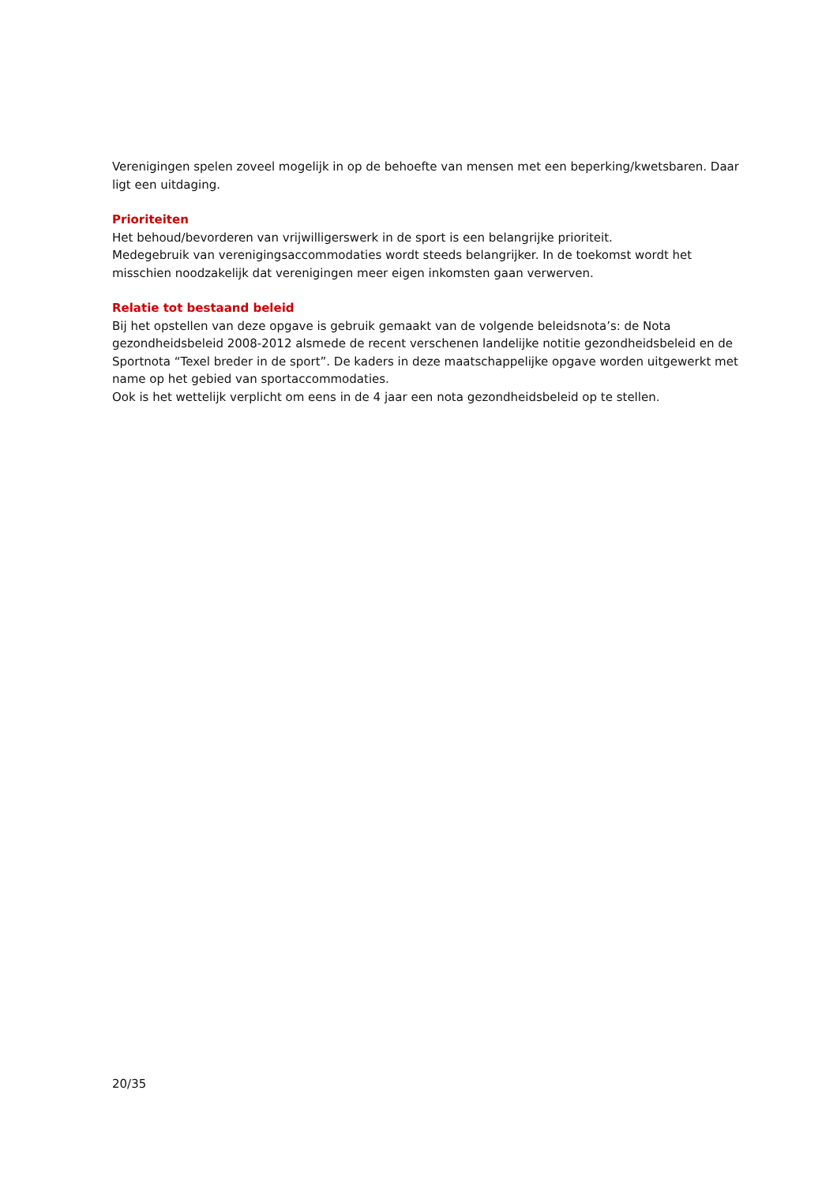Verenigingen spelen zoveel mogelijk in op de behoefte van mensen met een beperking/kwetsbaren. Daar ligt een uitdaging.
Prioriteiten
Het behoud/bevorderen van vrijwilligerswerk in de sport is een belangrijke prioriteit.
Medegebruik van verenigingsaccommodaties wordt steeds belangrijker. In de toekomst wordt het misschien noodzakelijk dat verenigingen meer eigen inkomsten gaan verwerven.
Relatie tot bestaand beleid
Bij het opstellen van deze opgave is gebruik gemaakt van de volgende beleidsnota’s: de Nota gezondheidsbeleid 2008-2012 alsmede de recent verschenen landelijke notitie gezondheidsbeleid en de Sportnota “Texel breder in de sport”. De kaders in deze maatschappelijke opgave worden uitgewerkt met name op het gebied van sportaccommodaties.
Ook is het wettelijk verplicht om eens in de 4 jaar een nota gezondheidsbeleid op te stellen.
20/35